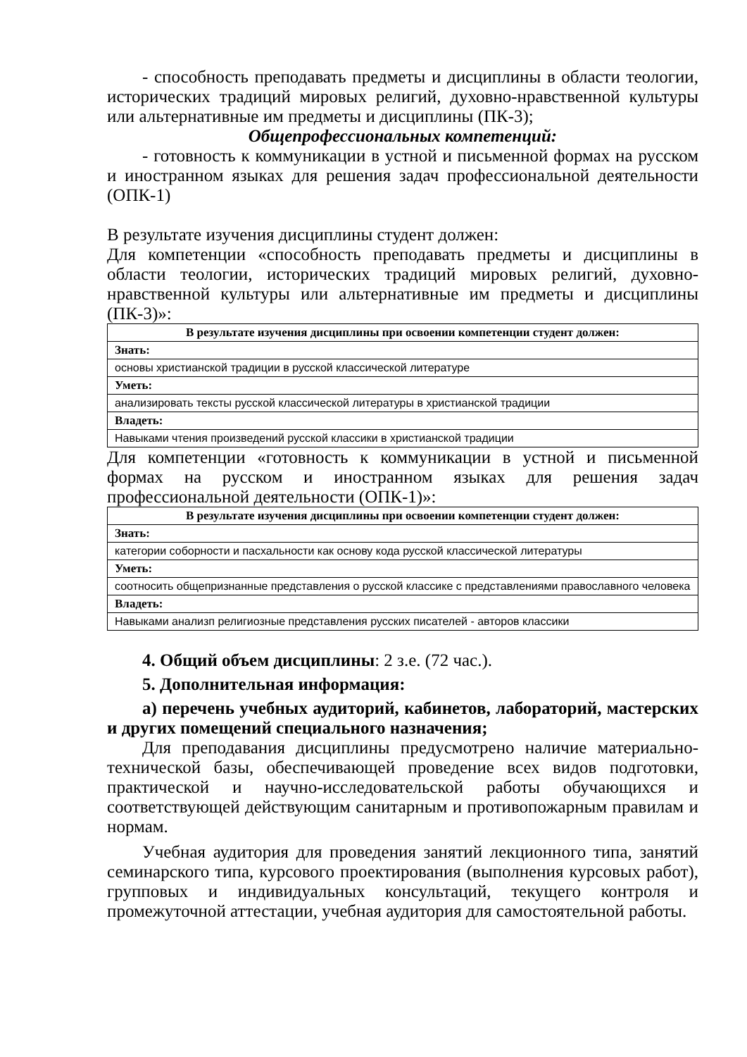- способность преподавать предметы и дисциплины в области теологии, исторических традиций мировых религий, духовно-нравственной культуры или альтернативные им предметы и дисциплины (ПК-3);
Общепрофессиональных компетенций:
- готовность к коммуникации в устной и письменной формах на русском и иностранном языках для решения задач профессиональной деятельности (ОПК-1)
В результате изучения дисциплины студент должен:
Для компетенции «способность преподавать предметы и дисциплины в области теологии, исторических традиций мировых религий, духовно-нравственной культуры или альтернативные им предметы и дисциплины (ПК-3)»:
| В результате изучения дисциплины при освоении компетенции студент должен: |
| --- |
| Знать: |
| основы христианской традиции в русской классической литературе |
| Уметь: |
| анализировать тексты русской классической литературы в христианской традиции |
| Владеть: |
| Навыками чтения произведений русской классики в христианской традиции |
Для компетенции «готовность к коммуникации в устной и письменной формах на русском и иностранном языках для решения задач профессиональной деятельности (ОПК-1)»:
| В результате изучения дисциплины при освоении компетенции студент должен: |
| --- |
| Знать: |
| категории соборности и пасхальности как основу кода русской классической литературы |
| Уметь: |
| соотносить общепризнанные представления о русской классике с представлениями православного человека |
| Владеть: |
| Навыками анализп религиозные представления русских писателей - авторов классики |
4. Общий объем дисциплины: 2 з.е. (72 час.).
5. Дополнительная информация:
а) перечень учебных аудиторий, кабинетов, лабораторий, мастерских и других помещений специального назначения;
Для преподавания дисциплины предусмотрено наличие материально-технической базы, обеспечивающей проведение всех видов подготовки, практической и научно-исследовательской работы обучающихся и соответствующей действующим санитарным и противопожарным правилам и нормам.
Учебная аудитория для проведения занятий лекционного типа, занятий семинарского типа, курсового проектирования (выполнения курсовых работ), групповых и индивидуальных консультаций, текущего контроля и промежуточной аттестации, учебная аудитория для самостоятельной работы.